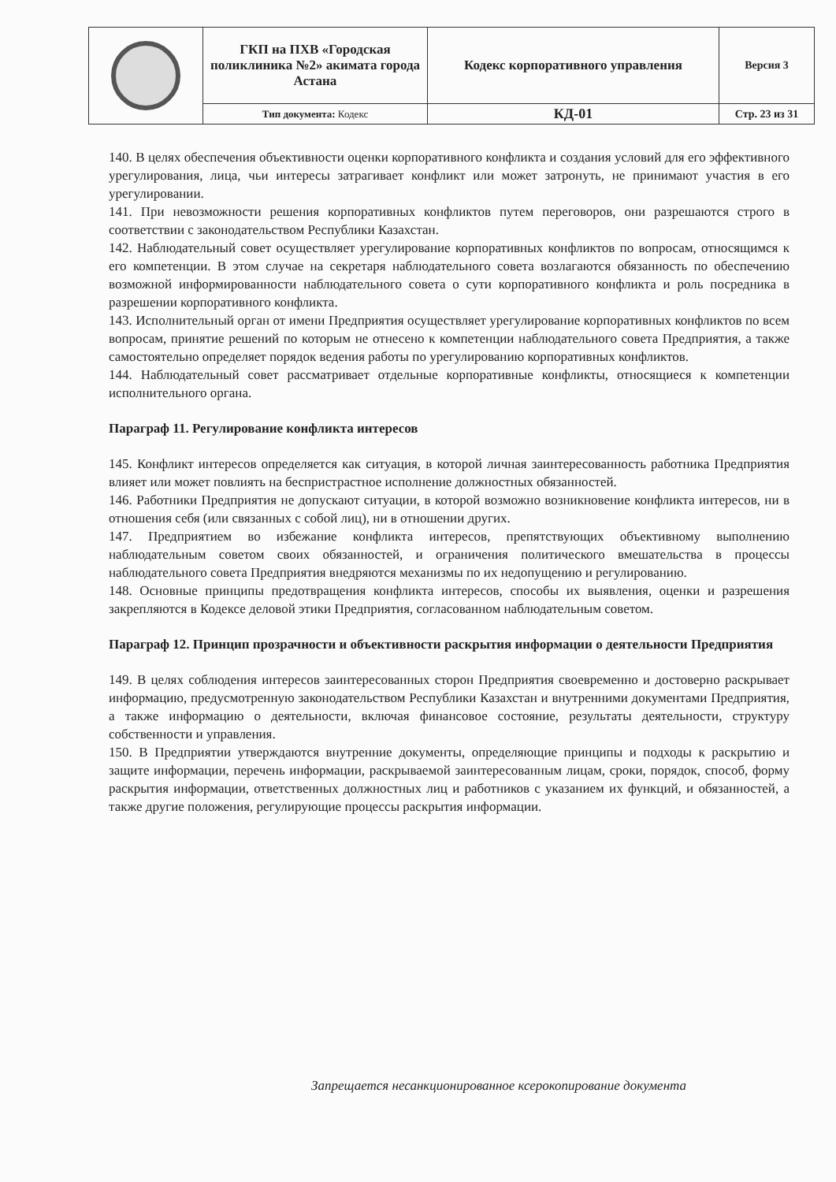| | ГКП на ПХВ «Городская поликлиника №2» акимата города Астана | Кодекс корпоративного управления | Версия 3 |
| | Тип документа: Кодекс | КД-01 | Стр. 23 из 31 |
140. В целях обеспечения объективности оценки корпоративного конфликта и создания условий для его эффективного урегулирования, лица, чьи интересы затрагивает конфликт или может затронуть, не принимают участия в его урегулировании.
141. При невозможности решения корпоративных конфликтов путем переговоров, они разрешаются строго в соответствии с законодательством Республики Казахстан.
142. Наблюдательный совет осуществляет урегулирование корпоративных конфликтов по вопросам, относящимся к его компетенции. В этом случае на секретаря наблюдательного совета возлагаются обязанность по обеспечению возможной информированности наблюдательного совета о сути корпоративного конфликта и роль посредника в разрешении корпоративного конфликта.
143. Исполнительный орган от имени Предприятия осуществляет урегулирование корпоративных конфликтов по всем вопросам, принятие решений по которым не отнесено к компетенции наблюдательного совета Предприятия, а также самостоятельно определяет порядок ведения работы по урегулированию корпоративных конфликтов.
144. Наблюдательный совет рассматривает отдельные корпоративные конфликты, относящиеся к компетенции исполнительного органа.
Параграф 11. Регулирование конфликта интересов
145. Конфликт интересов определяется как ситуация, в которой личная заинтересованность работника Предприятия влияет или может повлиять на беспристрастное исполнение должностных обязанностей.
146. Работники Предприятия не допускают ситуации, в которой возможно возникновение конфликта интересов, ни в отношения себя (или связанных с собой лиц), ни в отношении других.
147. Предприятием во избежание конфликта интересов, препятствующих объективному выполнению наблюдательным советом своих обязанностей, и ограничения политического вмешательства в процессы наблюдательного совета Предприятия внедряются механизмы по их недопущению и регулированию.
148. Основные принципы предотвращения конфликта интересов, способы их выявления, оценки и разрешения закрепляются в Кодексе деловой этики Предприятия, согласованном наблюдательным советом.
Параграф 12. Принцип прозрачности и объективности раскрытия информации о деятельности Предприятия
149. В целях соблюдения интересов заинтересованных сторон Предприятия своевременно и достоверно раскрывает информацию, предусмотренную законодательством Республики Казахстан и внутренними документами Предприятия, а также информацию о деятельности, включая финансовое состояние, результаты деятельности, структуру собственности и управления.
150. В Предприятии утверждаются внутренние документы, определяющие принципы и подходы к раскрытию и защите информации, перечень информации, раскрываемой заинтересованным лицам, сроки, порядок, способ, форму раскрытия информации, ответственных должностных лиц и работников с указанием их функций, и обязанностей, а также другие положения, регулирующие процессы раскрытия информации.
Запрещается несанкционированное ксерокопирование документа